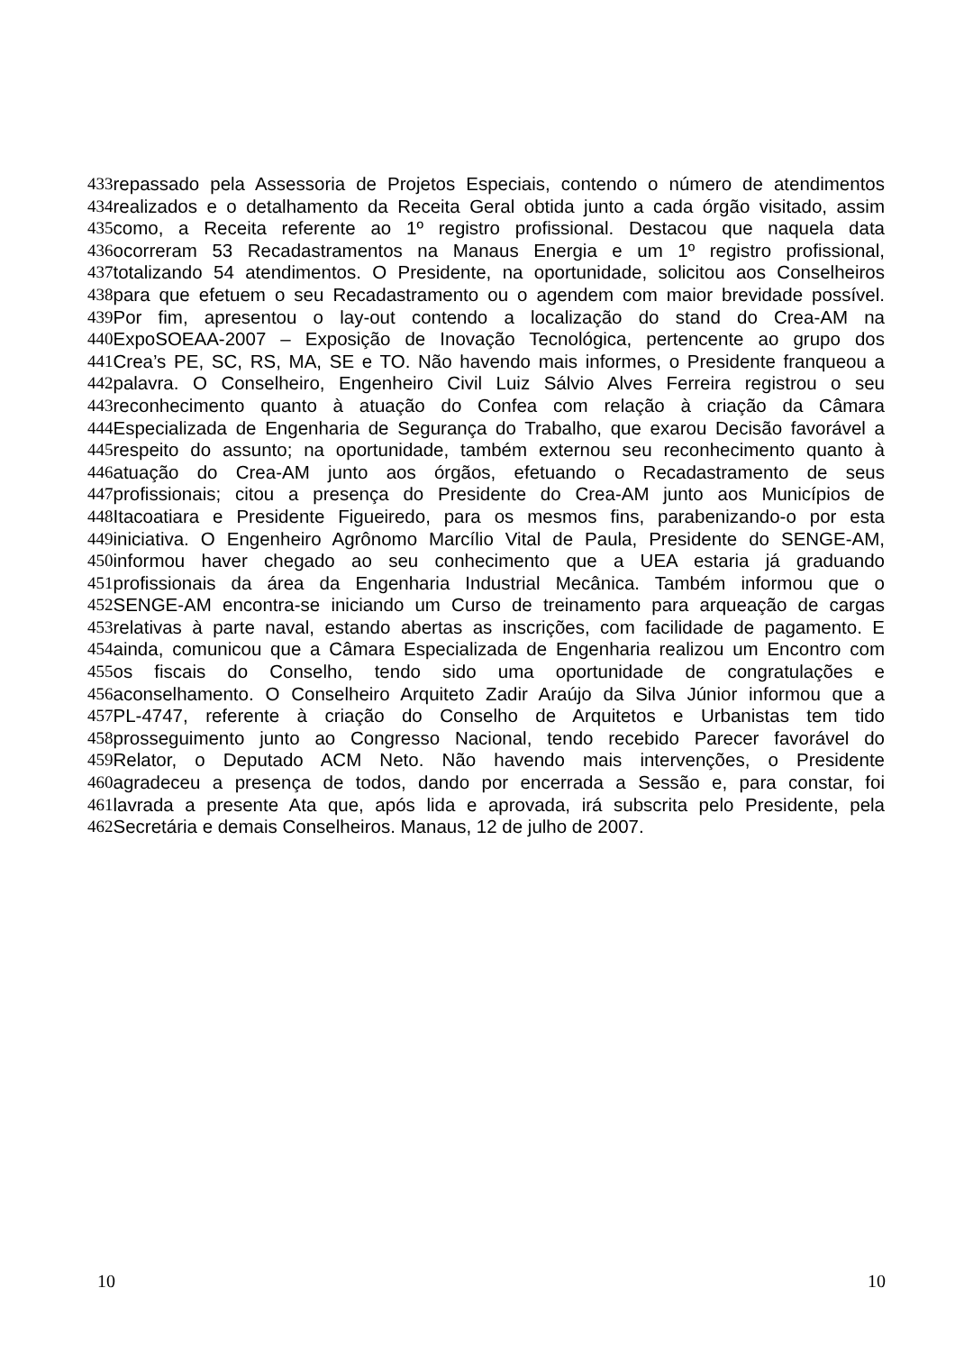433 repassado pela Assessoria de Projetos Especiais, contendo o número de atendimentos
434 realizados e o detalhamento da Receita Geral obtida junto a cada órgão visitado, assim
435 como, a Receita referente ao 1º registro profissional. Destacou que naquela data
436 ocorreram 53 Recadastramentos na Manaus Energia e um 1º registro profissional,
437 totalizando 54 atendimentos. O Presidente, na oportunidade, solicitou aos Conselheiros
438 para que efetuem o seu Recadastramento ou o agendem com maior brevidade possível.
439 Por fim, apresentou o lay-out contendo a localização do stand do Crea-AM na
440 ExpoSOEAA-2007 – Exposição de Inovação Tecnológica, pertencente ao grupo dos
441 Crea’s PE, SC, RS, MA, SE e TO. Não havendo mais informes, o Presidente franqueou a
442 palavra. O Conselheiro, Engenheiro Civil Luiz Sálvio Alves Ferreira registrou o seu
443 reconhecimento quanto à atuação do Confea com relação à criação da Câmara
444 Especializada de Engenharia de Segurança do Trabalho, que exarou Decisão favorável a
445 respeito do assunto; na oportunidade, também externou seu reconhecimento quanto à
446 atuação do Crea-AM junto aos órgãos, efetuando o Recadastramento de seus
447 profissionais; citou a presença do Presidente do Crea-AM junto aos Municípios de
448 Itacoatiara e Presidente Figueiredo, para os mesmos fins, parabenizando-o por esta
449 iniciativa. O Engenheiro Agrônomo Marcílio Vital de Paula, Presidente do SENGE-AM,
450 informou haver chegado ao seu conhecimento que a UEA estaria já graduando
451 profissionais da área da Engenharia Industrial Mecânica. Também informou que o
452 SENGE-AM encontra-se iniciando um Curso de treinamento para arqueação de cargas
453 relativas à parte naval, estando abertas as inscrições, com facilidade de pagamento. E
454 ainda, comunicou que a Câmara Especializada de Engenharia realizou um Encontro com
455 os fiscais do Conselho, tendo sido uma oportunidade de congratulações e
456 aconselhamento. O Conselheiro Arquiteto Zadir Araújo da Silva Júnior informou que a
457 PL-4747, referente à criação do Conselho de Arquitetos e Urbanistas tem tido
458 prosseguimento junto ao Congresso Nacional, tendo recebido Parecer favorável do
459 Relator, o Deputado ACM Neto. Não havendo mais intervenções, o Presidente
460 agradeceu a presença de todos, dando por encerrada a Sessão e, para constar, foi
461 lavrada a presente Ata que, após lida e aprovada, irá subscrita pelo Presidente, pela
462 Secretária e demais Conselheiros. Manaus, 12 de julho de 2007.
10 10